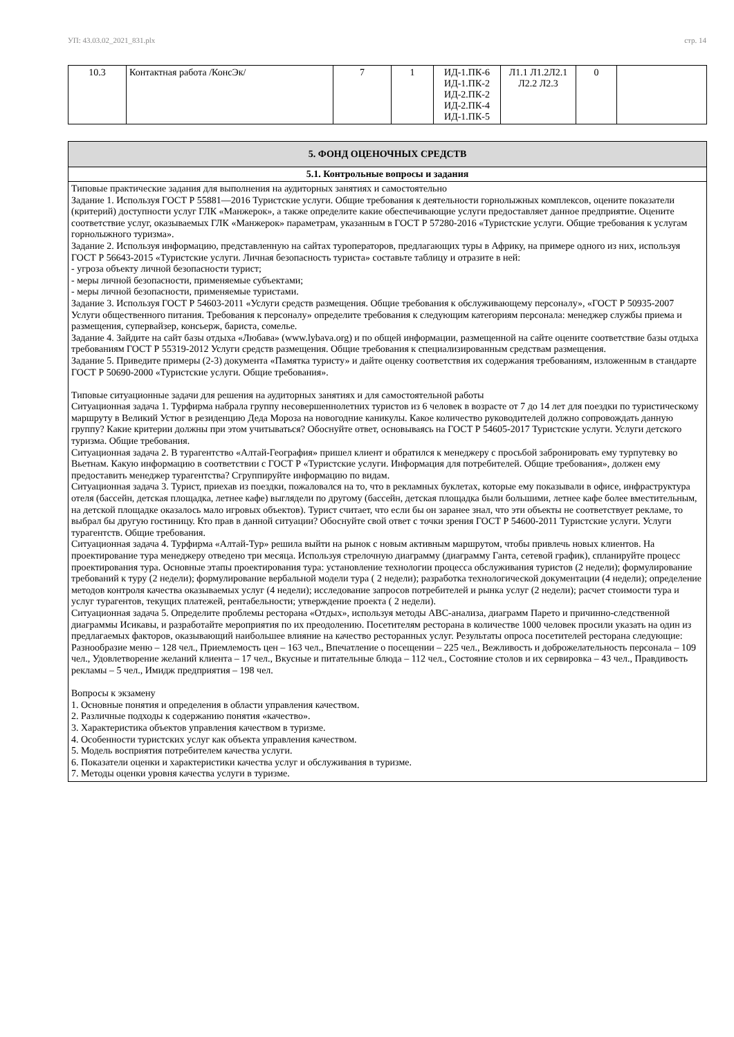УП: 43.03.02_2021_831.plx стр. 14
| 10.3 | Контактная работа /КонсЭк/ | 7 | 1 | ИД-1.ПК-6 ИД-1.ПК-2 ИД-2.ПК-2 ИД-2.ПК-4 ИД-1.ПК-5 | Л1.1 Л1.2Л2.1 Л2.2 Л2.3 | 0 | |
| 5. ФОНД ОЦЕНОЧНЫХ СРЕДСТВ |
| 5.1. Контрольные вопросы и задания |
| Типовые практические задания для выполнения на аудиторных занятиях и самостоятельно Задание 1. Используя ГОСТ Р 55881—2016 Туристские услуги. Общие требования к деятельности горнолыжных комплексов, оцените показатели (критерий) доступности услуг ГЛК «Манжерок», а также определите какие обеспечивающие услуги предоставляет данное предприятие. Оцените соответствие услуг, оказываемых ГЛК «Манжерок» параметрам, указанным в ГОСТ Р 57280-2016 «Туристские услуги. Общие требования к услугам горнолыжного туризма». Задание 2. Используя информацию, представленную на сайтах туроператоров, предлагающих туры в Африку, на примере одного из них, используя ГОСТ Р 56643-2015 «Туристские услуги. Личная безопасность туриста» составьте таблицу и отразите в ней: - угроза объекту личной безопасности турист; - меры личной безопасности, применяемые субъектами; - меры личной безопасности, применяемые туристами. Задание 3. Используя ГОСТ Р 54603-2011 «Услуги средств размещения. Общие требования к обслуживающему персоналу», «ГОСТ Р 50935-2007 Услуги общественного питания. Требования к персоналу» определите требования к следующим категориям персонала: менеджер службы приема и размещения, супервайзер, консьерж, бариста, сомелье. Задание 4. Зайдите на сайт базы отдыха «Любава» (www.lybava.org) и по общей информации, размещенной на сайте оцените соответствие базы отдыха требованиям ГОСТ Р 55319-2012 Услуги средств размещения. Общие требования к специализированным средствам размещения. Задание 5. Приведите примеры (2-3) документа «Памятка туристу» и дайте оценку соответствия их содержания требованиям, изложенным в стандарте ГОСТ Р 50690-2000 «Туристские услуги. Общие требования». Типовые ситуационные задачи для решения на аудиторных занятиях и для самостоятельной работы Ситуационная задача 1. Турфирма набрала группу несовершеннолетних туристов из 6 человек в возрасте от 7 до 14 лет для поездки по туристическому маршруту в Великий Устюг в резиденцию Деда Мороза на новогодние каникулы. Какое количество руководителей должно сопровождать данную группу? Какие критерии должны при этом учитываться? Обоснуйте ответ, основываясь на ГОСТ Р 54605-2017 Туристские услуги. Услуги детского туризма. Общие требования. Ситуационная задача 2. В турагентство «Алтай-География» пришел клиент и обратился к менеджеру с просьбой забронировать ему турпутевку во Вьетнам. Какую информацию в соответствии с ГОСТ Р «Туристские услуги. Информация для потребителей. Общие требования», должен ему предоставить менеджер турагентства? Сгруппируйте информацию по видам. Ситуационная задача 3. Турист, приехав из поездки, пожаловался на то, что в рекламных буклетах, которые ему показывали в офисе, инфраструктура отеля (бассейн, детская площадка, летнее кафе) выглядели по другому (бассейн, детская площадка были большими, летнее кафе более вместительным, на детской площадке оказалось мало игровых объектов). Турист считает, что если бы он заранее знал, что эти объекты не соответствует рекламе, то выбрал бы другую гостиницу. Кто прав в данной ситуации? Обоснуйте свой ответ с точки зрения ГОСТ Р 54600-2011 Туристские услуги. Услуги турагентств. Общие требования. Ситуационная задача 4. Турфирма «Алтай-Тур» решила выйти на рынок с новым активным маршрутом, чтобы привлечь новых клиентов. На проектирование тура менеджеру отведено три месяца. Используя стрелочную диаграмму (диаграмму Ганта, сетевой график), спланируйте процесс проектирования тура. Основные этапы проектирования тура: установление технологии процесса обслуживания туристов (2 недели); формулирование требований к туру (2 недели); формулирование вербальной модели тура ( 2 недели); разработка технологической документации (4 недели); определение методов контроля качества оказываемых услуг (4 недели); исследование запросов потребителей и рынка услуг (2 недели); расчет стоимости тура и услуг турагентов, текущих платежей, рентабельности; утверждение проекта ( 2 недели). Ситуационная задача 5. Определите проблемы ресторана «Отдых», используя методы АВС-анализа, диаграмм Парето и причинно-следственной диаграммы Исикавы, и разработайте мероприятия по их преодолению. Посетителям ресторана в количестве 1000 человек просили указать на один из предлагаемых факторов, оказывающий наибольшее влияние на качество ресторанных услуг. Результаты опроса посетителей ресторана следующие: Разнообразие меню – 128 чел., Приемлемость цен – 163 чел., Впечатление о посещении – 225 чел., Вежливость и доброжелательность персонала – 109 чел., Удовлетворение желаний клиента – 17 чел., Вкусные и питательные блюда – 112 чел., Состояние столов и их сервировка – 43 чел., Правдивость рекламы – 5 чел., Имидж предприятия – 198 чел. Вопросы к экзамену 1. Основные понятия и определения в области управления качеством. 2. Различные подходы к содержанию понятия «качество». 3. Характеристика объектов управления качеством в туризме. 4. Особенности туристских услуг как объекта управления качеством. 5. Модель восприятия потребителем качества услуги. 6. Показатели оценки и характеристики качества услуг и обслуживания в туризме. 7. Методы оценки уровня качества услуги в туризме. |